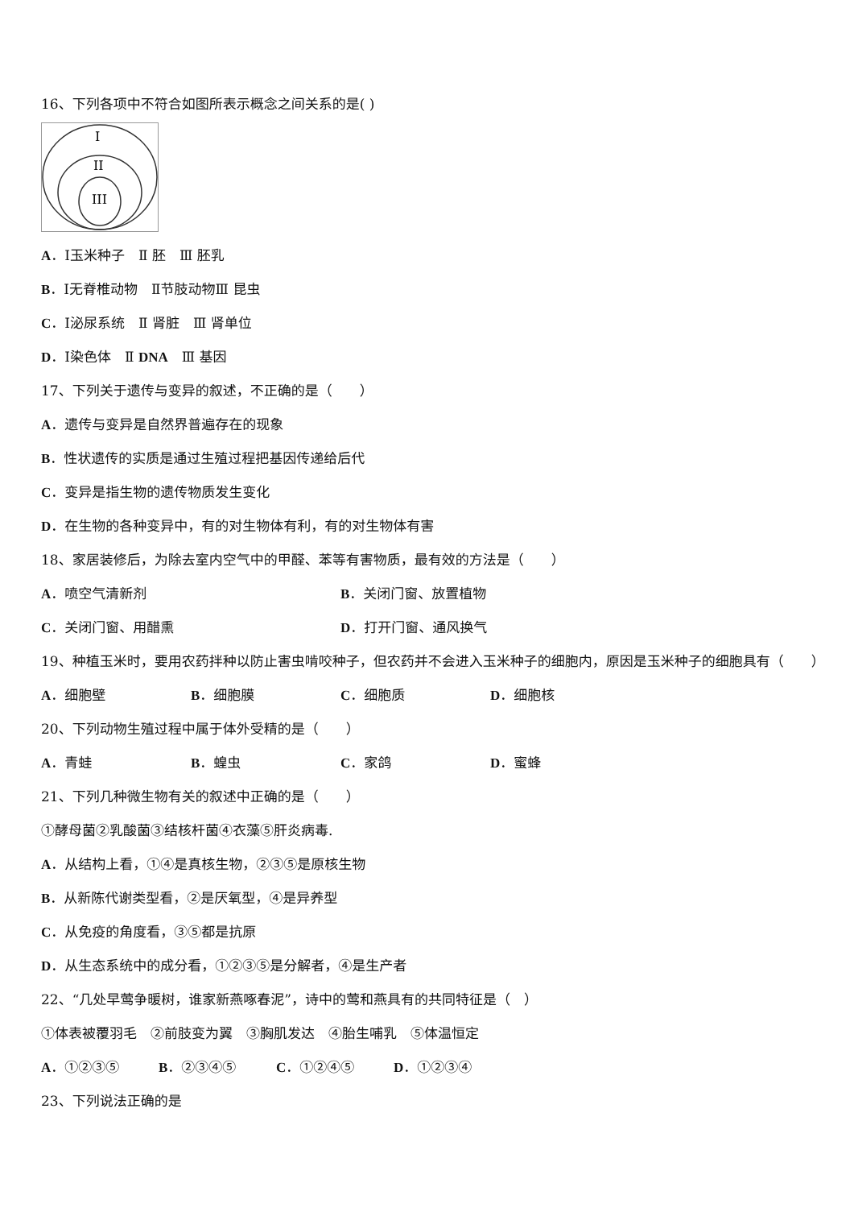16、下列各项中不符合如图所表示概念之间关系的是( )
I
II
III
A．Ⅰ玉米种子　Ⅱ 胚　Ⅲ 胚乳
B．Ⅰ无脊椎动物　Ⅱ节肢动物Ⅲ 昆虫
C．Ⅰ泌尿系统　Ⅱ 肾脏　Ⅲ 肾单位
D．Ⅰ染色体　Ⅱ DNA　Ⅲ 基因
17、下列关于遗传与变异的叙述，不正确的是（　　）
A．遗传与变异是自然界普遍存在的现象
B．性状遗传的实质是通过生殖过程把基因传递给后代
C．变异是指生物的遗传物质发生变化
D．在生物的各种变异中，有的对生物体有利，有的对生物体有害
18、家居装修后，为除去室内空气中的甲醛、苯等有害物质，最有效的方法是（　　）
A．喷空气清新剂 B．关闭门窗、放置植物
C．关闭门窗、用醋熏 D．打开门窗、通风换气
19、种植玉米时，要用农药拌种以防止害虫啃咬种子，但农药并不会进入玉米种子的细胞内，原因是玉米种子的细胞具有（　　）
A．细胞壁 B．细胞膜 C．细胞质 D．细胞核
20、下列动物生殖过程中属于体外受精的是（　　）
A．青蛙 B．蝗虫 C．家鸽 D．蜜蜂
21、下列几种微生物有关的叙述中正确的是（　　）
①酵母菌②乳酸菌③结核杆菌④衣藻⑤肝炎病毒.
A．从结构上看，①④是真核生物，②③⑤是原核生物
B．从新陈代谢类型看，②是厌氧型，④是异养型
C．从免疫的角度看，③⑤都是抗原
D．从生态系统中的成分看，①②③⑤是分解者，④是生产者
22、“几处早莺争暖树，谁家新燕啄春泥”，诗中的莺和燕具有的共同特征是（　）
①体表被覆羽毛　②前肢变为翼　③胸肌发达　④胎生哺乳　⑤体温恒定
A．①②③⑤ B．②③④⑤ C．①②④⑤ D．①②③④
23、下列说法正确的是